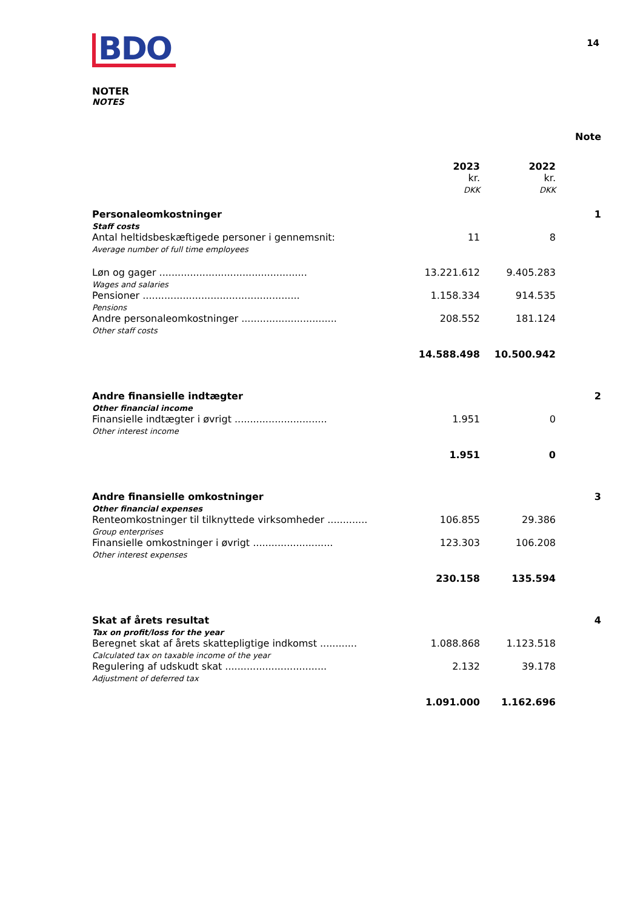14
BDO
NOTER
NOTES
| | | | Note |
| | 2023 kr. DKK | 2022 kr. DKK | |
| Personaleomkostninger Staff costs | | | 1 |
| Antal heltidsbeskæftigede personer i gennemsnit: Average number of full time employees | 11 | 8 | |
| Løn og gager ................................................ Wages and salaries | 13.221.612 | 9.405.283 | |
| Pensioner ................................................... Pensions | 1.158.334 | 914.535 | |
| Andre personaleomkostninger ............................... Other staff costs | 208.552 | 181.124 | |
| | 14.588.498 | 10.500.942 | |
| Andre finansielle indtægter Other financial income | | | 2 |
| Finansielle indtægter i øvrigt .............................. Other interest income | 1.951 | 0 | |
| | 1.951 | 0 | |
| Andre finansielle omkostninger Other financial expenses | | | 3 |
| Renteomkostninger til tilknyttede virksomheder ............. Group enterprises | 106.855 | 29.386 | |
| Finansielle omkostninger i øvrigt .......................... Other interest expenses | 123.303 | 106.208 | |
| | 230.158 | 135.594 | |
| Skat af årets resultat Tax on profit/loss for the year | | | 4 |
| Beregnet skat af årets skattepligtige indkomst ............ Calculated tax on taxable income of the year | 1.088.868 | 1.123.518 | |
| Regulering af udskudt skat ................................. Adjustment of deferred tax | 2.132 | 39.178 | |
| | 1.091.000 | 1.162.696 | |